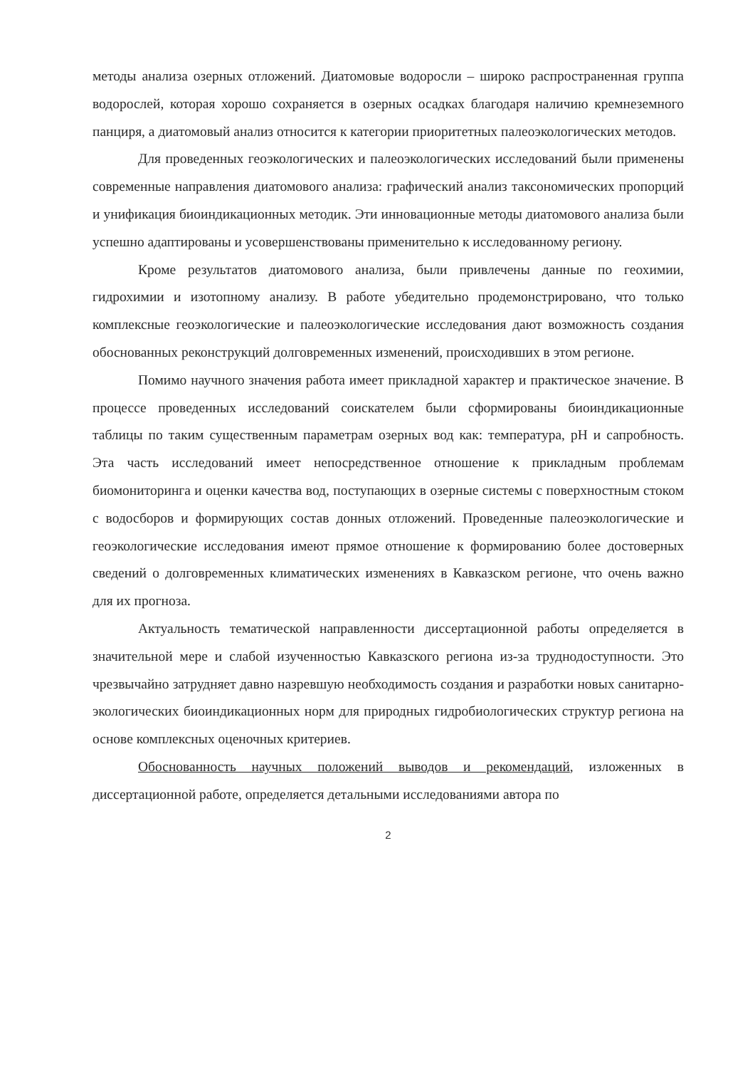методы анализа озерных отложений. Диатомовые водоросли – широко распространенная группа водорослей, которая хорошо сохраняется в озерных осадках благодаря наличию кремнеземного панциря, а диатомовый анализ относится к категории приоритетных палеоэкологических методов.
Для проведенных геоэкологических и палеоэкологических исследований были применены современные направления диатомового анализа: графический анализ таксономических пропорций и унификация биоиндикационных методик. Эти инновационные методы диатомового анализа были успешно адаптированы и усовершенствованы применительно к исследованному региону.
Кроме результатов диатомового анализа, были привлечены данные по геохимии, гидрохимии и изотопному анализу. В работе убедительно продемонстрировано, что только комплексные геоэкологические и палеоэкологические исследования дают возможность создания обоснованных реконструкций долговременных изменений, происходивших в этом регионе.
Помимо научного значения работа имеет прикладной характер и практическое значение. В процессе проведенных исследований соискателем были сформированы биоиндикационные таблицы по таким существенным параметрам озерных вод как: температура, pH и сапробность. Эта часть исследований имеет непосредственное отношение к прикладным проблемам биомониторинга и оценки качества вод, поступающих в озерные системы с поверхностным стоком с водосборов и формирующих состав донных отложений. Проведенные палеоэкологические и геоэкологические исследования имеют прямое отношение к формированию более достоверных сведений о долговременных климатических изменениях в Кавказском регионе, что очень важно для их прогноза.
Актуальность тематической направленности диссертационной работы определяется в значительной мере и слабой изученностью Кавказского региона из-за труднодоступности. Это чрезвычайно затрудняет давно назревшую необходимость создания и разработки новых санитарно-экологических биоиндикационных норм для природных гидробиологических структур региона на основе комплексных оценочных критериев.
Обоснованность научных положений выводов и рекомендаций, изложенных в диссертационной работе, определяется детальными исследованиями автора по
2